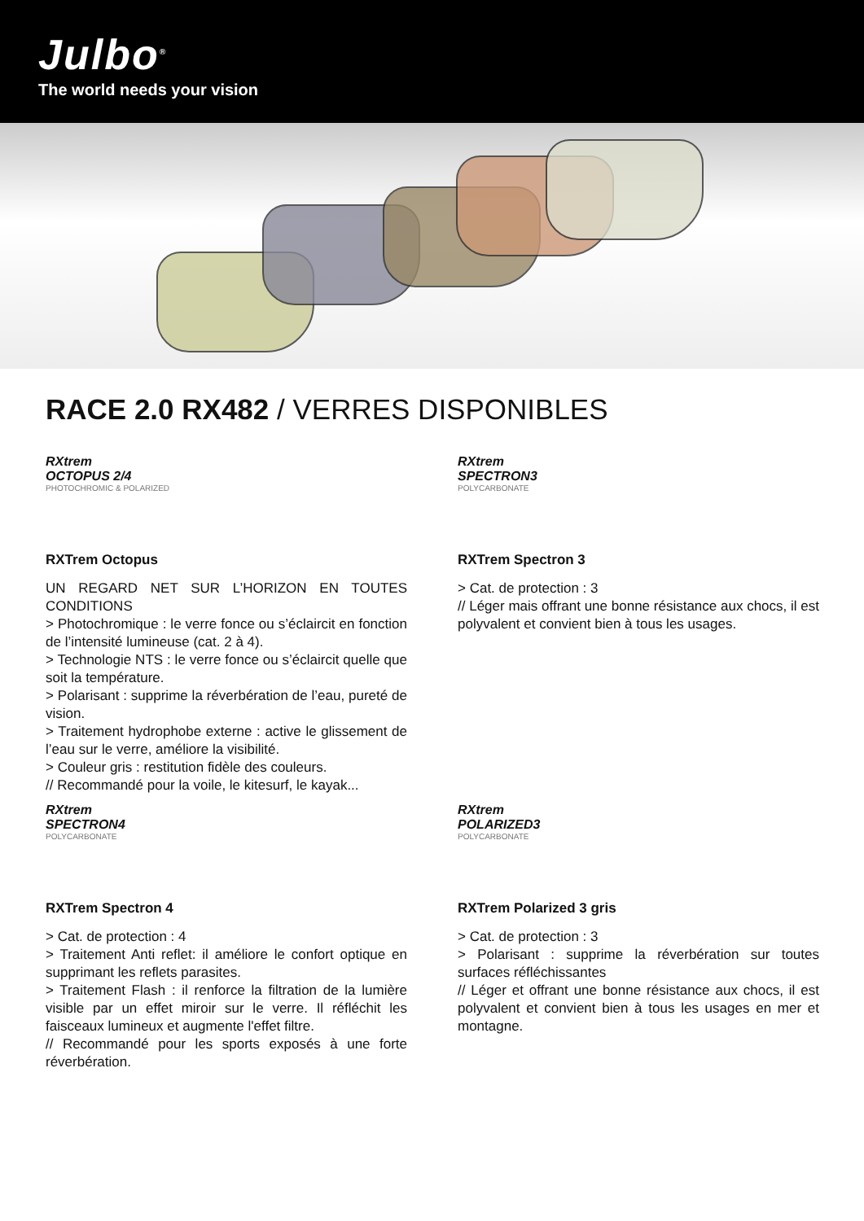Julbo<sup>®</sup>
The world needs your vision
RACE 2.0 RX482 / VERRES DISPONIBLES
RXtrem
OCTOPUS 2/4
PHOTOCHROMIC & POLARIZED
RXTrem Octopus
UN REGARD NET SUR L’HORIZON EN TOUTES CONDITIONS
> Photochromique : le verre fonce ou s’éclaircit en fonction de l’intensité lumineuse (cat. 2 à 4).
> Technologie NTS : le verre fonce ou s’éclaircit quelle que soit la température.
> Polarisant : supprime la réverbération de l’eau, pureté de vision.
> Traitement hydrophobe externe : active le glissement de l’eau sur le verre, améliore la visibilité.
> Couleur gris : restitution fidèle des couleurs.
// Recommandé pour la voile, le kitesurf, le kayak...
RXtrem
SPECTRON3
POLYCARBONATE
RXTrem Spectron 3
> Cat. de protection : 3
// Léger mais offrant une bonne résistance aux chocs, il est polyvalent et convient bien à tous les usages.
RXtrem
SPECTRON4
POLYCARBONATE
RXTrem Spectron 4
> Cat. de protection : 4
> Traitement Anti reflet: il améliore le confort optique en supprimant les reflets parasites.
> Traitement Flash : il renforce la filtration de la lumière visible par un effet miroir sur le verre. Il réfléchit les faisceaux lumineux et augmente l'effet filtre.
// Recommandé pour les sports exposés à une forte réverbération.
RXtrem
POLARIZED3
POLYCARBONATE
RXTrem Polarized 3 gris
> Cat. de protection : 3
> Polarisant : supprime la réverbération sur toutes surfaces réfléchissantes
// Léger et offrant une bonne résistance aux chocs, il est polyvalent et convient bien à tous les usages en mer et montagne.